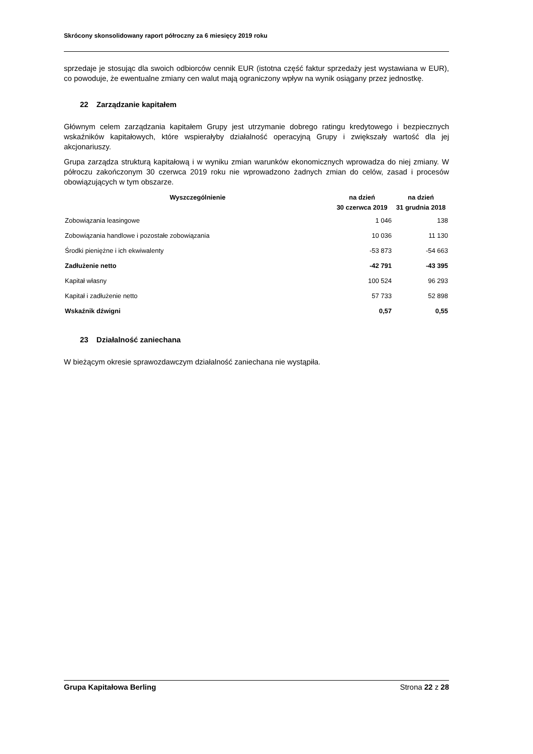Skrócony skonsolidowany raport półroczny za 6 miesięcy 2019 roku
sprzedaje je stosując dla swoich odbiorców cennik EUR (istotna część faktur sprzedaży jest wystawiana w EUR), co powoduje, że ewentualne zmiany cen walut mają ograniczony wpływ na wynik osiągany przez jednostkę.
22 Zarządzanie kapitałem
Głównym celem zarządzania kapitałem Grupy jest utrzymanie dobrego ratingu kredytowego i bezpiecznych wskaźników kapitałowych, które wspierałyby działalność operacyjną Grupy i zwiększały wartość dla jej akcjonariuszy.
Grupa zarządza strukturą kapitałową i w wyniku zmian warunków ekonomicznych wprowadza do niej zmiany. W półroczu zakończonym 30 czerwca 2019 roku nie wprowadzono żadnych zmian do celów, zasad i procesów obowiązujących w tym obszarze.
| Wyszczególnienie | na dzień 30 czerwca 2019 | na dzień 31 grudnia 2018 |
| --- | --- | --- |
| Zobowiązania leasingowe | 1 046 | 138 |
| Zobowiązania handlowe i pozostałe zobowiązania | 10 036 | 11 130 |
| Środki pieniężne i ich ekwiwalenty | -53 873 | -54 663 |
| Zadłużenie netto | -42 791 | -43 395 |
| Kapitał własny | 100 524 | 96 293 |
| Kapitał i zadłużenie netto | 57 733 | 52 898 |
| Wskaźnik dźwigni | 0,57 | 0,55 |
23 Działalność zaniechana
W bieżącym okresie sprawozdawczym działalność zaniechana nie wystąpiła.
Grupa Kapitałowa Berling Strona 22 z 28